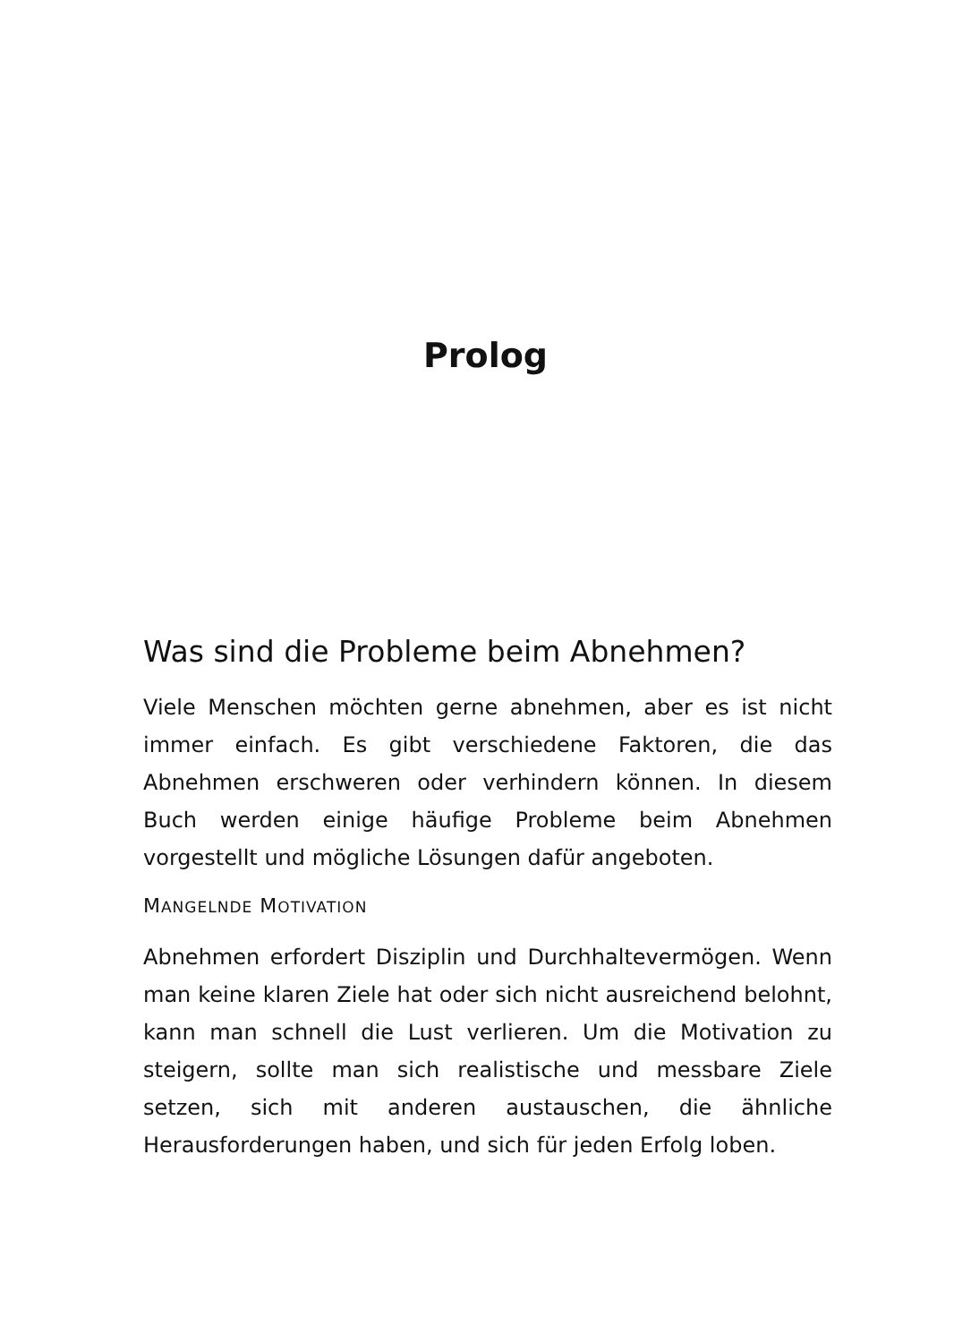Prolog
Was sind die Probleme beim Abnehmen?
Viele Menschen möchten gerne abnehmen, aber es ist nicht immer einfach. Es gibt verschiedene Faktoren, die das Abnehmen erschweren oder verhindern können. In diesem Buch werden einige häufige Probleme beim Abnehmen vorgestellt und mögliche Lösungen dafür angeboten.
MANGELNDE MOTIVATION
Abnehmen erfordert Disziplin und Durchhaltevermögen. Wenn man keine klaren Ziele hat oder sich nicht ausreichend belohnt, kann man schnell die Lust verlieren. Um die Motivation zu steigern, sollte man sich realistische und messbare Ziele setzen, sich mit anderen austauschen, die ähnliche Herausforderungen haben, und sich für jeden Erfolg loben.